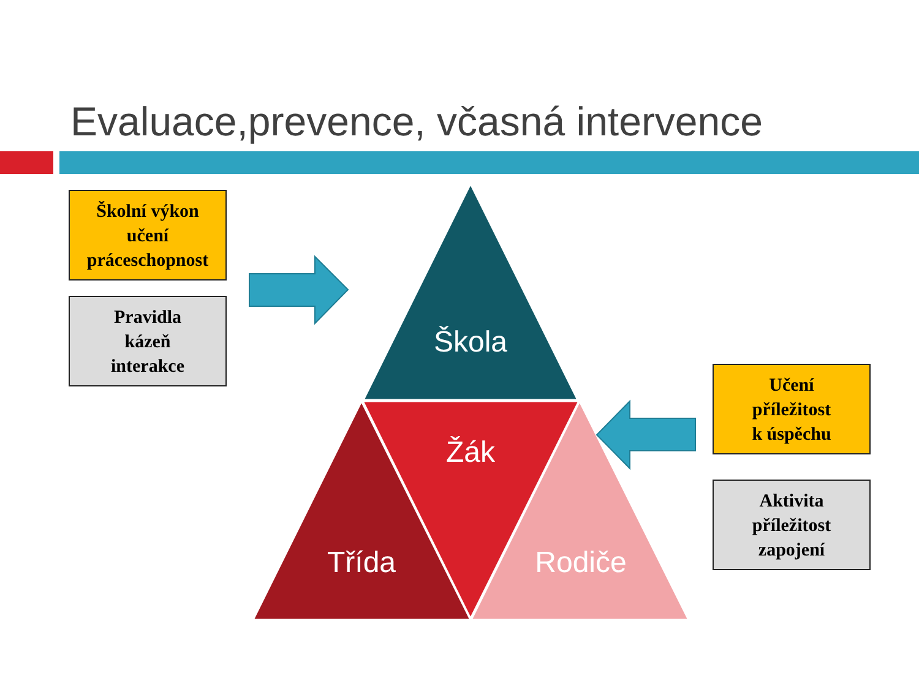Evaluace,prevence, včasná intervence
Školní výkon
učení
práceschopnost
Pravidla
kázeň
interakce
Učení
příležitost
k úspěchu
Aktivita
příležitost
zapojení
Škola
Žák
Třída Rodiče